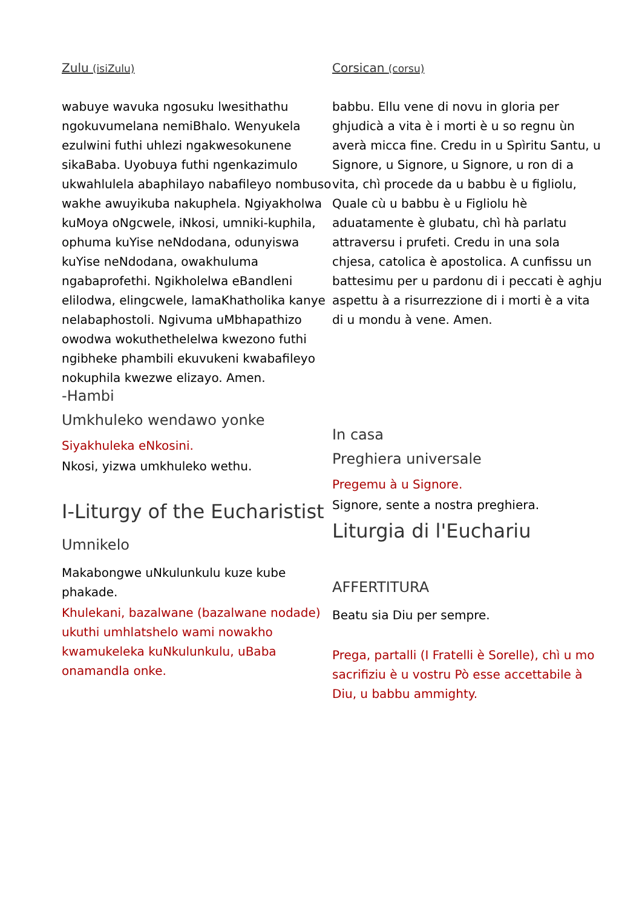Zulu (isiZulu)
wabuye wavuka ngosuku lwesithathu ngokuvumelana nemiBhalo. Wenyukela ezulwini futhi uhlezi ngakwesokunene sikaBaba. Uyobuya futhi ngenkazimulo ukwahlulela abaphilayo nabafileyo nombuso wakhe awuyikuba nakuphela. Ngiyakholwa kuMoya oNgcwele, iNkosi, umniki-kuphila, ophuma kuYise neNdodana, odunyiswa kuYise neNdodana, owakhuluma ngabaprofethi. Ngikholelwa eBandleni elilodwa, elingcwele, lamaKhatholika kanye nelabaphostoli. Ngivuma uMbhapathizo owodwa wokuthethelelwa kwezono futhi ngibheke phambili ekuvukeni kwabafileyo nokuphila kwezwe elizayo. Amen.
-Hambi
Umkhuleko wendawo yonke
Siyakhuleka eNkosini.
Nkosi, yizwa umkhuleko wethu.
I-Liturgy of the Eucharistist
Umnikelo
Makabongwe uNkulunkulu kuze kube phakade.
Khulekani, bazalwane (bazalwane nodade) ukuthi umhlatshelo wami nowakho kwamukeleka kuNkulunkulu, uBaba onamandla onke.
Corsican (corsu)
babbu. Ellu vene di novu in gloria per ghjudicà a vita è i morti è u so regnu ùn averà micca fine. Credu in u Spìritu Santu, u Signore, u Signore, u Signore, u ron di a vita, chì procede da u babbu è u figliolu, Quale cù u babbu è u Figliolu hè aduatamente è glubatu, chì hà parlatu attraversu i prufeti. Credu in una sola chjesa, catolica è apostolica. A cunfissu un battesimu per u pardonu di i peccati è aghju aspettu à a risurrezzione di i morti è a vita di u mondu à vene. Amen.
In casa
Preghiera universale
Pregemu à u Signore.
Signore, sente a nostra preghiera.
Liturgia di l'Euchariu
AFFERTITURA
Beatu sia Diu per sempre.
Prega, partalli (I Fratelli è Sorelle), chì u mo sacrifiziu è u vostru Pò esse accettabile à Diu, u babbu ammighty.